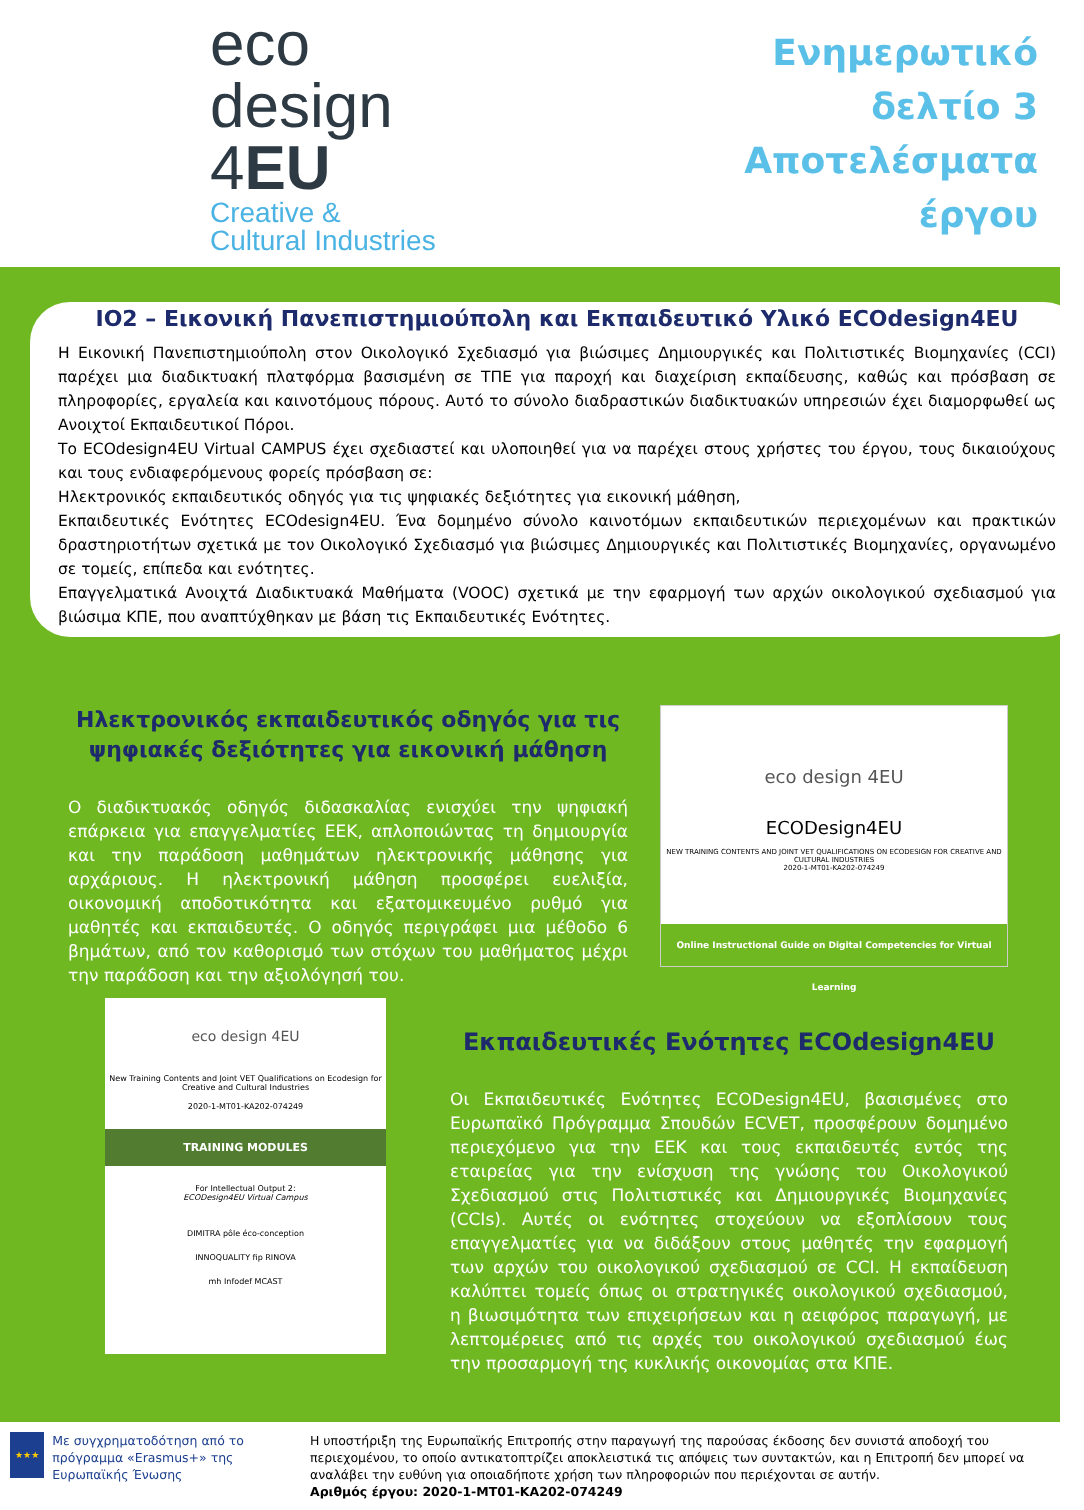eco
design
4EU
Creative &
Cultural Industries
Ενημερωτικό δελτίο 3
Αποτελέσματα έργου
IO2 – Εικονική Πανεπιστημιούπολη και Εκπαιδευτικό Υλικό ECOdesign4EU
Η Εικονική Πανεπιστημιούπολη στον Οικολογικό Σχεδιασμό για βιώσιμες Δημιουργικές και Πολιτιστικές Βιομηχανίες (CCI) παρέχει μια διαδικτυακή πλατφόρμα βασισμένη σε ΤΠΕ για παροχή και διαχείριση εκπαίδευσης, καθώς και πρόσβαση σε πληροφορίες, εργαλεία και καινοτόμους πόρους. Αυτό το σύνολο διαδραστικών διαδικτυακών υπηρεσιών έχει διαμορφωθεί ως Ανοιχτοί Εκπαιδευτικοί Πόροι.
Το ECOdesign4EU Virtual CAMPUS έχει σχεδιαστεί και υλοποιηθεί για να παρέχει στους χρήστες του έργου, τους δικαιούχους και τους ενδιαφερόμενους φορείς πρόσβαση σε:
Ηλεκτρονικός εκπαιδευτικός οδηγός για τις ψηφιακές δεξιότητες για εικονική μάθηση,
Εκπαιδευτικές Ενότητες ECOdesign4EU. Ένα δομημένο σύνολο καινοτόμων εκπαιδευτικών περιεχομένων και πρακτικών δραστηριοτήτων σχετικά με τον Οικολογικό Σχεδιασμό για βιώσιμες Δημιουργικές και Πολιτιστικές Βιομηχανίες, οργανωμένο σε τομείς, επίπεδα και ενότητες.
Επαγγελματικά Ανοιχτά Διαδικτυακά Μαθήματα (VOOC) σχετικά με την εφαρμογή των αρχών οικολογικού σχεδιασμού για βιώσιμα ΚΠΕ, που αναπτύχθηκαν με βάση τις Εκπαιδευτικές Ενότητες.
Ηλεκτρονικός εκπαιδευτικός οδηγός για τις ψηφιακές δεξιότητες για εικονική μάθηση
Ο διαδικτυακός οδηγός διδασκαλίας ενισχύει την ψηφιακή επάρκεια για επαγγελματίες ΕΕΚ, απλοποιώντας τη δημιουργία και την παράδοση μαθημάτων ηλεκτρονικής μάθησης για αρχάριους. Η ηλεκτρονική μάθηση προσφέρει ευελιξία, οικονομική αποδοτικότητα και εξατομικευμένο ρυθμό για μαθητές και εκπαιδευτές. Ο οδηγός περιγράφει μια μέθοδο 6 βημάτων, από τον καθορισμό των στόχων του μαθήματος μέχρι την παράδοση και την αξιολόγησή του.
eco design 4EU
ECODesign4EU
NEW TRAINING CONTENTS AND JOINT VET QUALIFICATIONS ON ECODESIGN FOR CREATIVE AND CULTURAL INDUSTRIES
2020-1-MT01-KA202-074249
Online Instructional Guide on Digital Competencies for Virtual Learning
eco design 4EU
New Training Contents and Joint VET Qualifications on Ecodesign for Creative and Cultural Industries
2020-1-MT01-KA202-074249
TRAINING MODULES
For Intellectual Output 2:
ECODesign4EU Virtual Campus
DIMITRA pôle éco-conception
INNOQUALITY fip RINOVA
mh Infodef MCAST
Εκπαιδευτικές Ενότητες ECOdesign4EU
Οι Εκπαιδευτικές Ενότητες ECODesign4EU, βασισμένες στο Ευρωπαϊκό Πρόγραμμα Σπουδών ECVET, προσφέρουν δομημένο περιεχόμενο για την ΕΕΚ και τους εκπαιδευτές εντός της εταιρείας για την ενίσχυση της γνώσης του Οικολογικού Σχεδιασμού στις Πολιτιστικές και Δημιουργικές Βιομηχανίες (CCIs). Αυτές οι ενότητες στοχεύουν να εξοπλίσουν τους επαγγελματίες για να διδάξουν στους μαθητές την εφαρμογή των αρχών του οικολογικού σχεδιασμού σε CCI. Η εκπαίδευση καλύπτει τομείς όπως οι στρατηγικές οικολογικού σχεδιασμού, η βιωσιμότητα των επιχειρήσεων και η αειφόρος παραγωγή, με λεπτομέρειες από τις αρχές του οικολογικού σχεδιασμού έως την προσαρμογή της κυκλικής οικονομίας στα ΚΠΕ.
★★★
Με συγχρηματοδότηση από το πρόγραμμα «Erasmus+» της Ευρωπαϊκής Ένωσης
Η υποστήριξη της Ευρωπαϊκής Επιτροπής στην παραγωγή της παρούσας έκδοσης δεν συνιστά αποδοχή του περιεχομένου, το οποίο αντικατοπτρίζει αποκλειστικά τις απόψεις των συντακτών, και η Επιτροπή δεν μπορεί να αναλάβει την ευθύνη για οποιαδήποτε χρήση των πληροφοριών που περιέχονται σε αυτήν.
Αριθμός έργου: 2020-1-MT01-KA202-074249